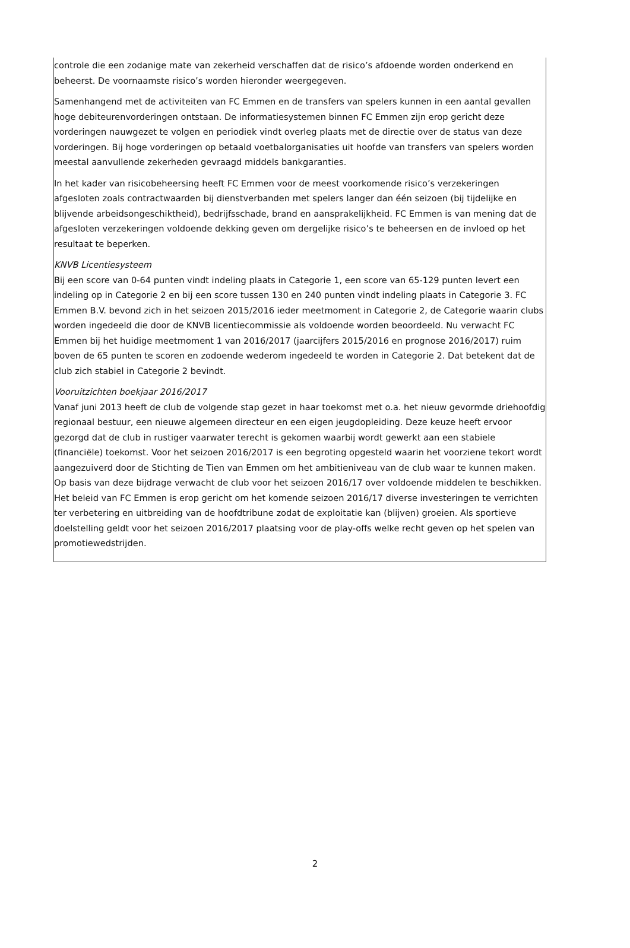controle die een zodanige mate van zekerheid verschaffen dat de risico’s afdoende worden onderkend en beheerst. De voornaamste risico’s worden hieronder weergegeven.
Samenhangend met de activiteiten van FC Emmen en de transfers van spelers kunnen in een aantal gevallen hoge debiteurenvorderingen ontstaan. De informatiesystemen binnen FC Emmen zijn erop gericht deze vorderingen nauwgezet te volgen en periodiek vindt overleg plaats met de directie over de status van deze vorderingen. Bij hoge vorderingen op betaald voetbalorganisaties uit hoofde van transfers van spelers worden meestal aanvullende zekerheden gevraagd middels bankgaranties.
In het kader van risicobeheersing heeft FC Emmen voor de meest voorkomende risico’s verzekeringen afgesloten zoals contractwaarden bij dienstverbanden met spelers langer dan één seizoen (bij tijdelijke en blijvende arbeidsongeschiktheid), bedrijfsschade, brand en aansprakelijkheid. FC Emmen is van mening dat de afgesloten verzekeringen voldoende dekking geven om dergelijke risico’s te beheersen en de invloed op het resultaat te beperken.
KNVB Licentiesysteem
Bij een score van 0-64 punten vindt indeling plaats in Categorie 1, een score van 65-129 punten levert een indeling op in Categorie 2 en bij een score tussen 130 en 240 punten vindt indeling plaats in Categorie 3. FC Emmen B.V. bevond zich in het seizoen 2015/2016 ieder meetmoment in Categorie 2, de Categorie waarin clubs worden ingedeeld die door de KNVB licentiecommissie als voldoende worden beoordeeld. Nu verwacht FC Emmen bij het huidige meetmoment 1 van 2016/2017 (jaarcijfers 2015/2016 en prognose 2016/2017) ruim boven de 65 punten te scoren en zodoende wederom ingedeeld te worden in Categorie 2. Dat betekent dat de club zich stabiel in Categorie 2 bevindt.
Vooruitzichten boekjaar 2016/2017
Vanaf juni 2013 heeft de club de volgende stap gezet in haar toekomst met o.a. het nieuw gevormde driehoofdig regionaal bestuur, een nieuwe algemeen directeur en een eigen jeugdopleiding. Deze keuze heeft ervoor gezorgd dat de club in rustiger vaarwater terecht is gekomen waarbij wordt gewerkt aan een stabiele (financiële) toekomst. Voor het seizoen 2016/2017 is een begroting opgesteld waarin het voorziene tekort wordt aangezuiverd door de Stichting de Tien van Emmen om het ambitieniveau van de club waar te kunnen maken. Op basis van deze bijdrage verwacht de club voor het seizoen 2016/17 over voldoende middelen te beschikken. Het beleid van FC Emmen is erop gericht om het komende seizoen 2016/17 diverse investeringen te verrichten ter verbetering en uitbreiding van de hoofdtribune zodat de exploitatie kan (blijven) groeien. Als sportieve doelstelling geldt voor het seizoen 2016/2017 plaatsing voor de play-offs welke recht geven op het spelen van promotiewedstrijden.
2